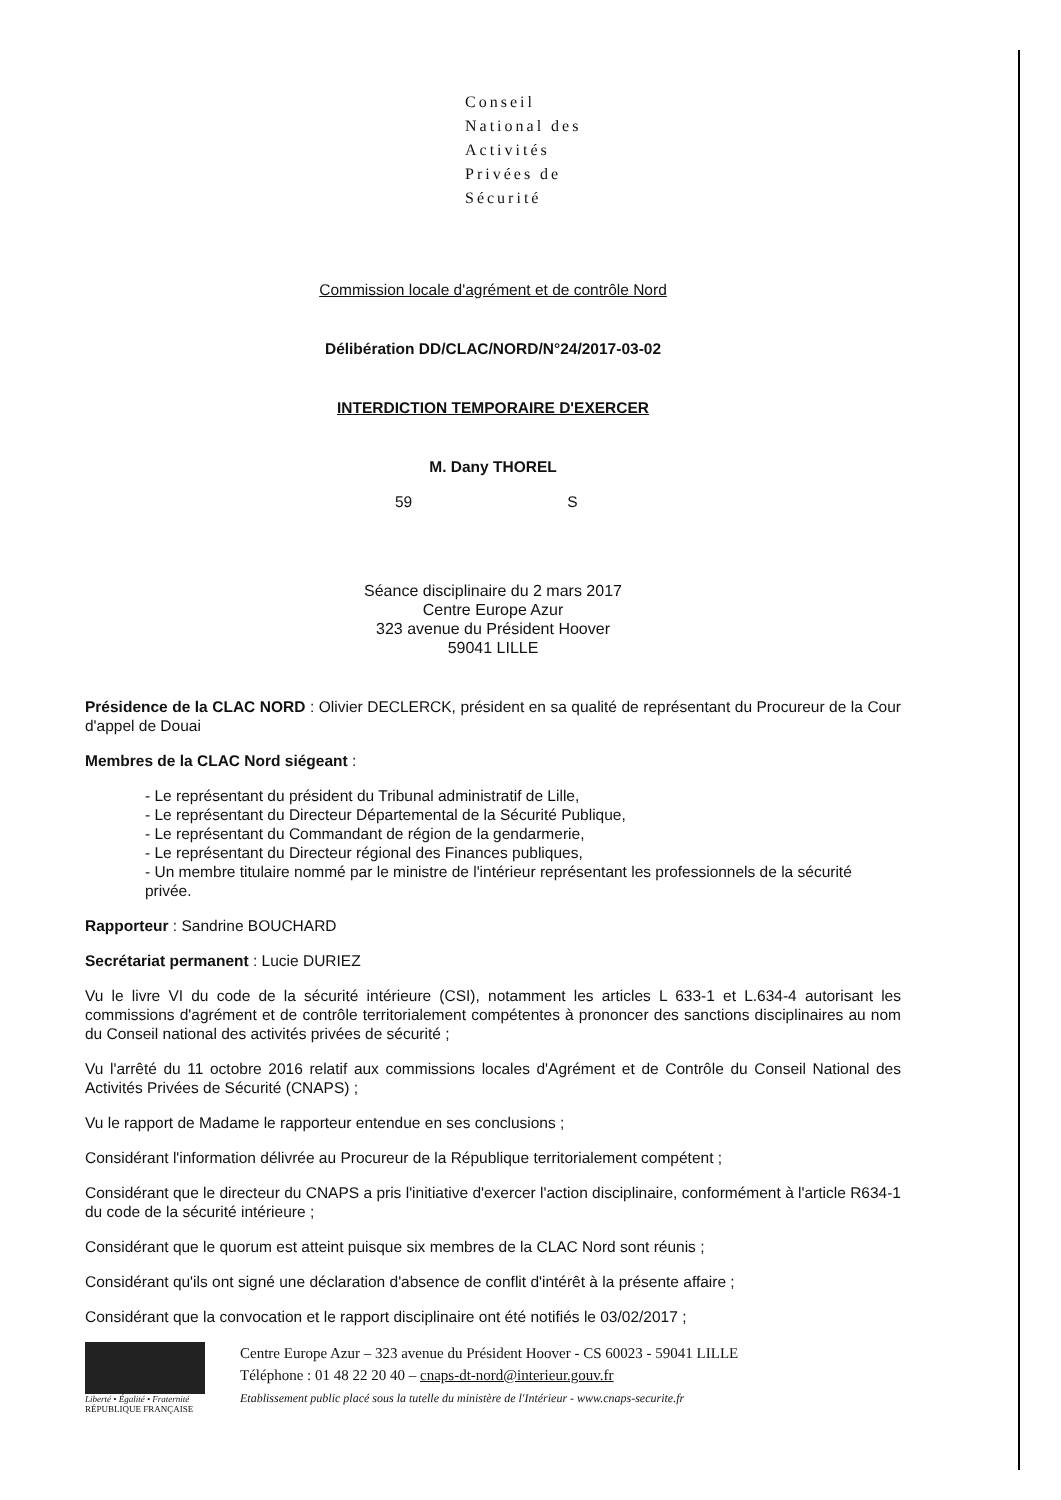Conseil
National des
Activités
Privées de
Sécurité
Commission locale d'agrément et de contrôle Nord
Délibération DD/CLAC/NORD/N°24/2017-03-02
INTERDICTION TEMPORAIRE D'EXERCER
M. Dany THOREL
59 S
Séance disciplinaire du 2 mars 2017
Centre Europe Azur
323 avenue du Président Hoover
59041 LILLE
Présidence de la CLAC NORD : Olivier DECLERCK, président en sa qualité de représentant du Procureur de la Cour d'appel de Douai
Membres de la CLAC Nord siégeant :
- Le représentant du président du Tribunal administratif de Lille,
- Le représentant du Directeur Départemental de la Sécurité Publique,
- Le représentant du Commandant de région de la gendarmerie,
- Le représentant du Directeur régional des Finances publiques,
- Un membre titulaire nommé par le ministre de l'intérieur représentant les professionnels de la sécurité privée.
Rapporteur : Sandrine BOUCHARD
Secrétariat permanent : Lucie DURIEZ
Vu le livre VI du code de la sécurité intérieure (CSI), notamment les articles L 633-1 et L.634-4 autorisant les commissions d'agrément et de contrôle territorialement compétentes à prononcer des sanctions disciplinaires au nom du Conseil national des activités privées de sécurité ;
Vu l'arrêté du 11 octobre 2016 relatif aux commissions locales d'Agrément et de Contrôle du Conseil National des Activités Privées de Sécurité (CNAPS) ;
Vu le rapport de Madame le rapporteur entendue en ses conclusions ;
Considérant l'information délivrée au Procureur de la République territorialement compétent ;
Considérant que le directeur du CNAPS a pris l'initiative d'exercer l'action disciplinaire, conformément à l'article R634-1 du code de la sécurité intérieure ;
Considérant que le quorum est atteint puisque six membres de la CLAC Nord sont réunis ;
Considérant qu'ils ont signé une déclaration d'absence de conflit d'intérêt à la présente affaire ;
Considérant que la convocation et le rapport disciplinaire ont été notifiés le 03/02/2017 ;
Liberté • Égalité • Fraternité
RÉPUBLIQUE FRANÇAISE
Centre Europe Azur – 323 avenue du Président Hoover - CS 60023 - 59041 LILLE
Téléphone : 01 48 22 20 40 – cnaps-dt-nord@interieur.gouv.fr
Etablissement public placé sous la tutelle du ministère de l'Intérieur - www.cnaps-securite.fr